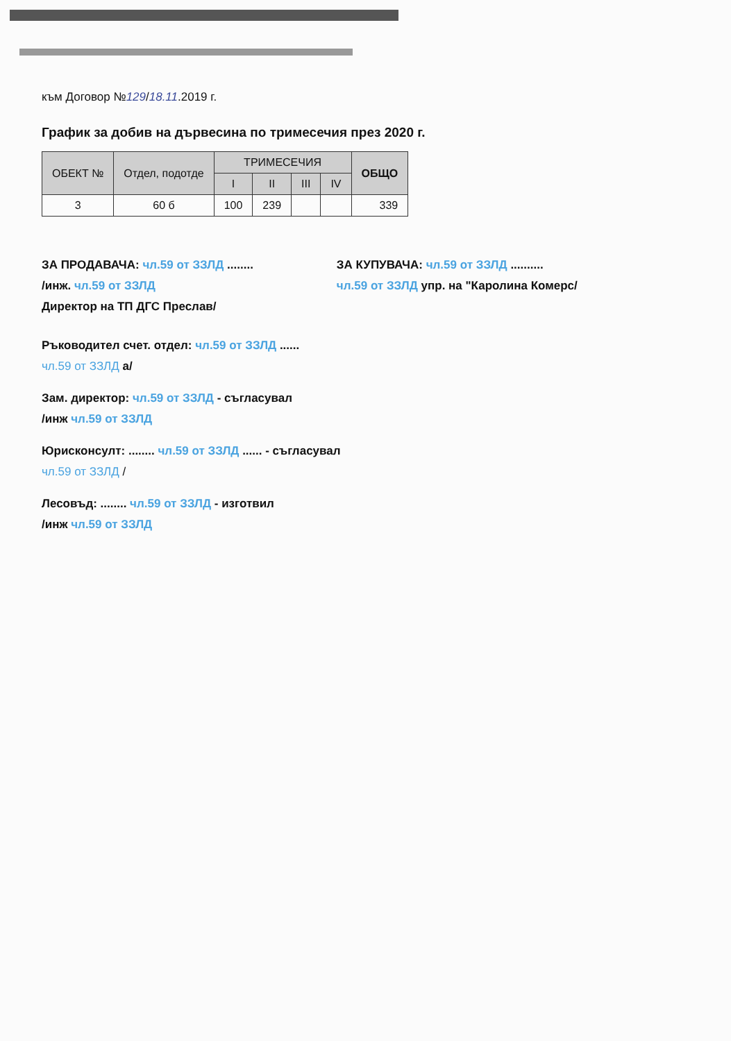към Договор №129/18.11.2019 г.
График за добив на дървесина по тримесечия през 2020 г.
| ОБЕКТ № | Отдел, подотде | ТРИМЕСЕЧИЯ | | | | ОБЩО |
| --- | --- | --- | --- | --- | --- | --- |
| | | I | II | III | IV | |
| 3 | 60 б | 100 | 239 | | | 339 |
ЗА ПРОДАВАЧА: чл.59 от ЗЗЛД ........
/инж. чл.59 от ЗЗЛД
Директор на ТП ДГС Преслав/
ЗА КУПУВАЧА: чл.59 от ЗЗЛД ..........
чл.59 от ЗЗЛД упр. на "Каролина Комерс/
Ръководител счет. отдел: чл.59 от ЗЗЛД ......
чл.59 от ЗЗЛД а/
Зам. директор: чл.59 от ЗЗЛД - съгласувал
/инж чл.59 от ЗЗЛД
Юрисконсулт: ........ чл.59 от ЗЗЛД ...... - съгласувал
чл.59 от ЗЗЛД /
Лесовъд: ........ чл.59 от ЗЗЛД - изготвил
/инж чл.59 от ЗЗЛД